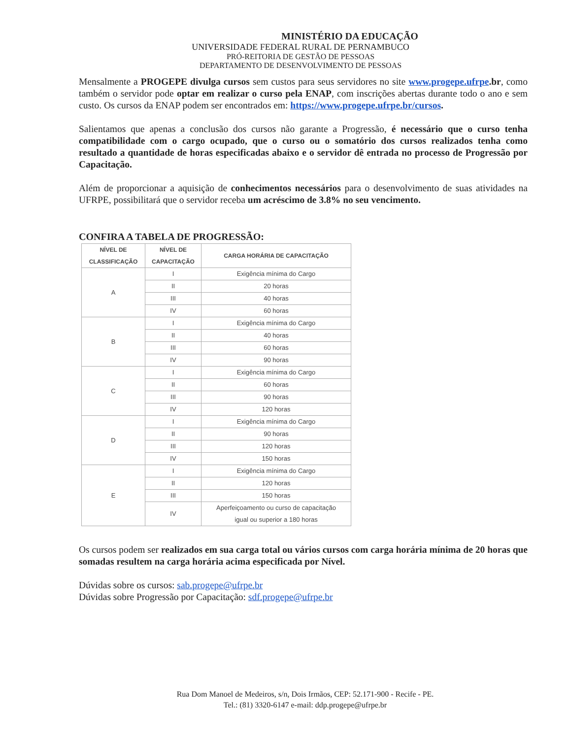MINISTÉRIO DA EDUCAÇÃO
UNIVERSIDADE FEDERAL RURAL DE PERNAMBUCO
PRÓ-REITORIA DE GESTÃO DE PESSOAS
DEPARTAMENTO DE DESENVOLVIMENTO DE PESSOAS
Mensalmente a PROGEPE divulga cursos sem custos para seus servidores no site www.progepe.ufrpe.br, como também o servidor pode optar em realizar o curso pela ENAP, com inscrições abertas durante todo o ano e sem custo. Os cursos da ENAP podem ser encontrados em: https://www.progepe.ufrpe.br/cursos.
Salientamos que apenas a conclusão dos cursos não garante a Progressão, é necessário que o curso tenha compatibilidade com o cargo ocupado, que o curso ou o somatório dos cursos realizados tenha como resultado a quantidade de horas especificadas abaixo e o servidor dê entrada no processo de Progressão por Capacitação.
Além de proporcionar a aquisição de conhecimentos necessários para o desenvolvimento de suas atividades na UFRPE, possibilitará que o servidor receba um acréscimo de 3.8% no seu vencimento.
CONFIRA A TABELA DE PROGRESSÃO:
| NÍVEL DE CLASSIFICAÇÃO | NÍVEL DE CAPACITAÇÃO | CARGA HORÁRIA DE CAPACITAÇÃO |
| --- | --- | --- |
| A | I | Exigência mínima do Cargo |
| | II | 20 horas |
| | III | 40 horas |
| | IV | 60 horas |
| B | I | Exigência mínima do Cargo |
| | II | 40 horas |
| | III | 60 horas |
| | IV | 90 horas |
| C | I | Exigência mínima do Cargo |
| | II | 60 horas |
| | III | 90 horas |
| | IV | 120 horas |
| D | I | Exigência mínima do Cargo |
| | II | 90 horas |
| | III | 120 horas |
| | IV | 150 horas |
| E | I | Exigência mínima do Cargo |
| | II | 120 horas |
| | III | 150 horas |
| | IV | Aperfeiçoamento ou curso de capacitação igual ou superior a 180 horas |
Os cursos podem ser realizados em sua carga total ou vários cursos com carga horária mínima de 20 horas que somadas resultem na carga horária acima especificada por Nível.
Dúvidas sobre os cursos: sab.progepe@ufrpe.br
Dúvidas sobre Progressão por Capacitação: sdf.progepe@ufrpe.br
Rua Dom Manoel de Medeiros, s/n, Dois Irmãos, CEP: 52.171-900 - Recife - PE.
Tel.: (81) 3320-6147 e-mail: ddp.progepe@ufrpe.br